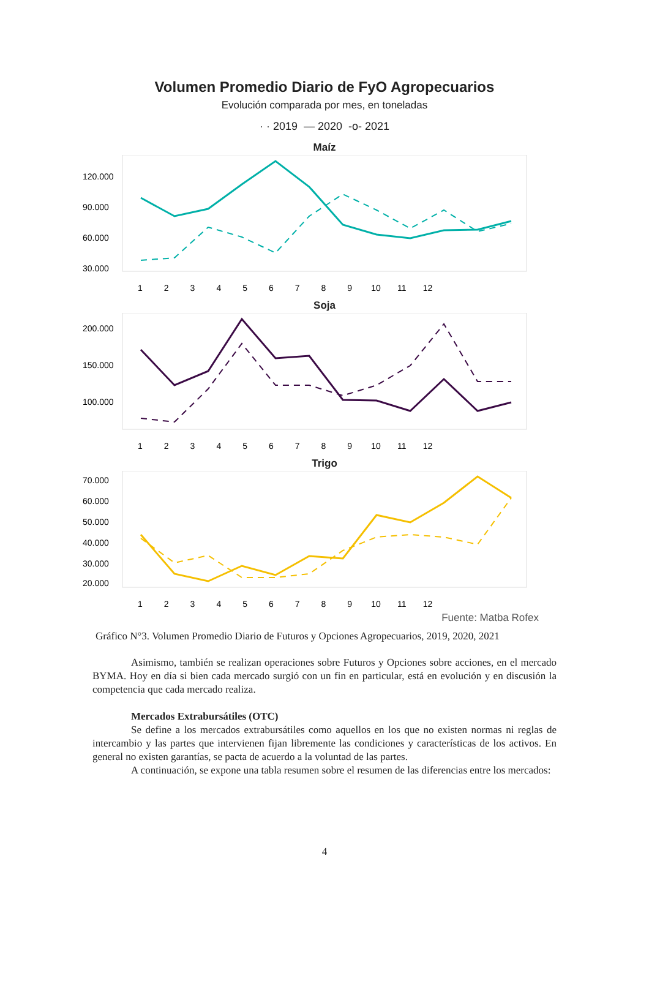Volumen Promedio Diario de FyO Agropecuarios
Evolución comparada por mes, en toneladas
· · 2019 — 2020 -o- 2021
Maíz
120.000
90.000
60.000
30.000
1 2 3 4 5 6 7 8 9 10 11 12
Soja
200.000
150.000
100.000
1 2 3 4 5 6 7 8 9 10 11 12
Trigo
70.000
60.000
50.000
40.000
30.000
20.000
1 2 3 4 5 6 7 8 9 10 11 12
Fuente: Matba Rofex
Gráfico N°3. Volumen Promedio Diario de Futuros y Opciones Agropecuarios, 2019, 2020, 2021
Asimismo, también se realizan operaciones sobre Futuros y Opciones sobre acciones, en el mercado BYMA. Hoy en día si bien cada mercado surgió con un fin en particular, está en evolución y en discusión la competencia que cada mercado realiza.
Mercados Extrabursátiles (OTC)
Se define a los mercados extrabursátiles como aquellos en los que no existen normas ni reglas de intercambio y las partes que intervienen fijan libremente las condiciones y características de los activos. En general no existen garantías, se pacta de acuerdo a la voluntad de las partes.
A continuación, se expone una tabla resumen sobre el resumen de las diferencias entre los mercados:
4